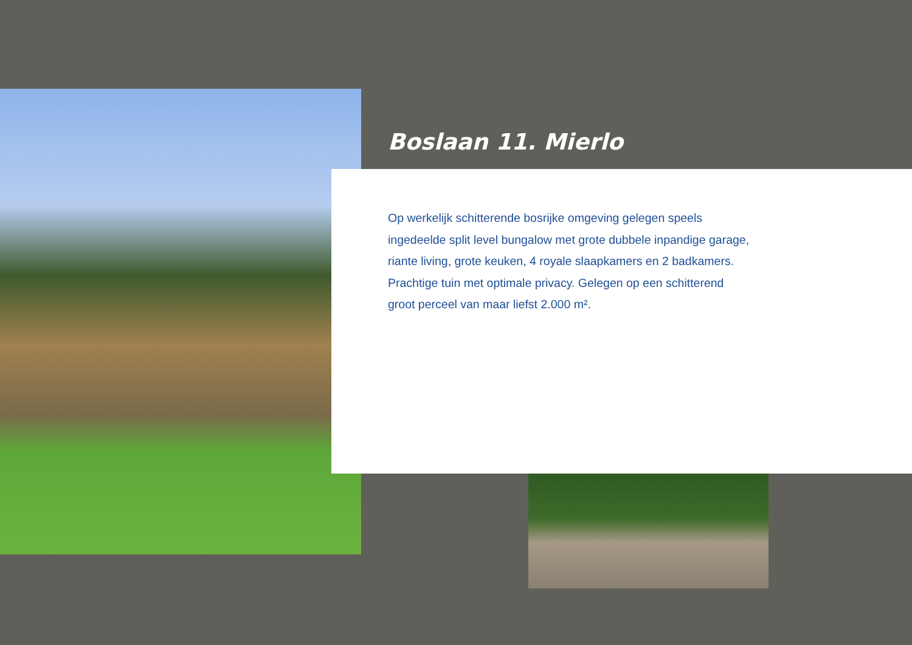Boslaan 11. Mierlo
Op werkelijk schitterende bosrijke omgeving gelegen speels ingedeelde split level bungalow met grote dubbele inpandige garage, riante living, grote keuken, 4 royale slaapkamers en 2 badkamers. Prachtige tuin met optimale privacy. Gelegen op een schitterend groot perceel van maar liefst 2.000 m².